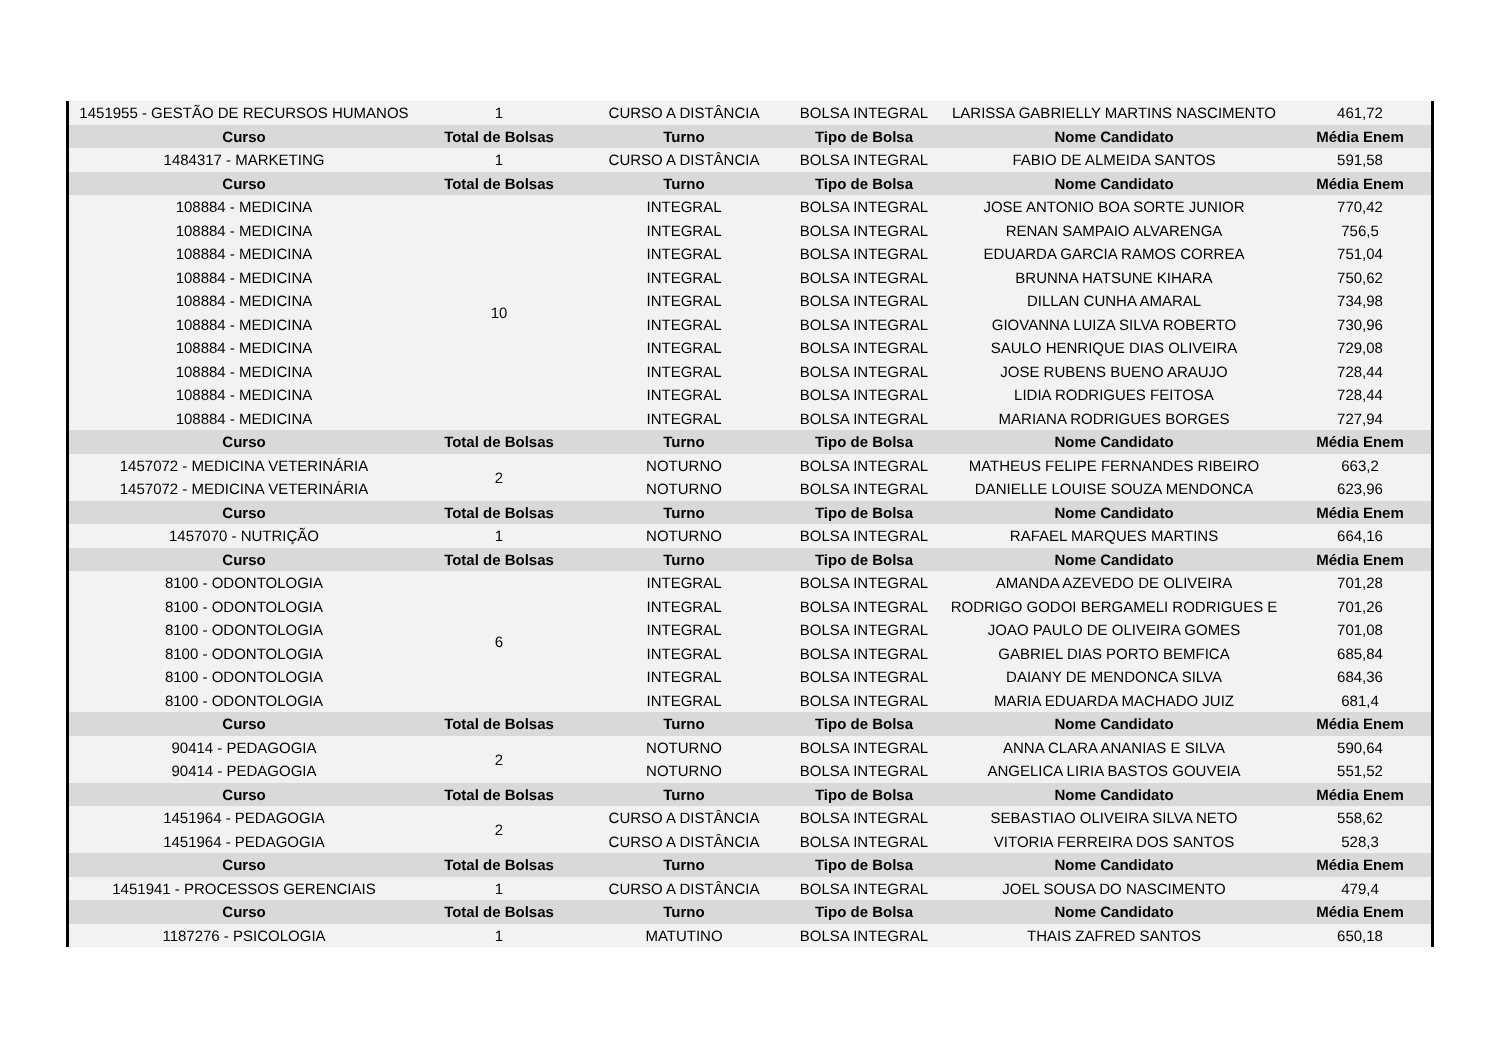| 1451955 - GESTÃO DE RECURSOS HUMANOS | 1 | CURSO A DISTÂNCIA | BOLSA INTEGRAL | LARISSA GABRIELLY MARTINS NASCIMENTO | 461,72 |
| Curso | Total de Bolsas | Turno | Tipo de Bolsa | Nome Candidato | Média Enem |
| 1484317 - MARKETING | 1 | CURSO A DISTÂNCIA | BOLSA INTEGRAL | FABIO DE ALMEIDA SANTOS | 591,58 |
| Curso | Total de Bolsas | Turno | Tipo de Bolsa | Nome Candidato | Média Enem |
| 108884 - MEDICINA | 10 | INTEGRAL | BOLSA INTEGRAL | JOSE ANTONIO BOA SORTE JUNIOR | 770,42 |
| 108884 - MEDICINA | | INTEGRAL | BOLSA INTEGRAL | RENAN SAMPAIO ALVARENGA | 756,5 |
| 108884 - MEDICINA | | INTEGRAL | BOLSA INTEGRAL | EDUARDA GARCIA RAMOS CORREA | 751,04 |
| 108884 - MEDICINA | | INTEGRAL | BOLSA INTEGRAL | BRUNNA HATSUNE KIHARA | 750,62 |
| 108884 - MEDICINA | | INTEGRAL | BOLSA INTEGRAL | DILLAN CUNHA AMARAL | 734,98 |
| 108884 - MEDICINA | | INTEGRAL | BOLSA INTEGRAL | GIOVANNA LUIZA SILVA ROBERTO | 730,96 |
| 108884 - MEDICINA | | INTEGRAL | BOLSA INTEGRAL | SAULO HENRIQUE DIAS OLIVEIRA | 729,08 |
| 108884 - MEDICINA | | INTEGRAL | BOLSA INTEGRAL | JOSE RUBENS BUENO ARAUJO | 728,44 |
| 108884 - MEDICINA | | INTEGRAL | BOLSA INTEGRAL | LIDIA RODRIGUES FEITOSA | 728,44 |
| 108884 - MEDICINA | | INTEGRAL | BOLSA INTEGRAL | MARIANA RODRIGUES BORGES | 727,94 |
| Curso | Total de Bolsas | Turno | Tipo de Bolsa | Nome Candidato | Média Enem |
| 1457072 - MEDICINA VETERINÁRIA | 2 | NOTURNO | BOLSA INTEGRAL | MATHEUS FELIPE FERNANDES RIBEIRO | 663,2 |
| 1457072 - MEDICINA VETERINÁRIA | | NOTURNO | BOLSA INTEGRAL | DANIELLE LOUISE SOUZA MENDONCA | 623,96 |
| Curso | Total de Bolsas | Turno | Tipo de Bolsa | Nome Candidato | Média Enem |
| 1457070 - NUTRIÇÃO | 1 | NOTURNO | BOLSA INTEGRAL | RAFAEL MARQUES MARTINS | 664,16 |
| Curso | Total de Bolsas | Turno | Tipo de Bolsa | Nome Candidato | Média Enem |
| 8100 - ODONTOLOGIA | 6 | INTEGRAL | BOLSA INTEGRAL | AMANDA AZEVEDO DE OLIVEIRA | 701,28 |
| 8100 - ODONTOLOGIA | | INTEGRAL | BOLSA INTEGRAL | RODRIGO GODOI BERGAMELI RODRIGUES E | 701,26 |
| 8100 - ODONTOLOGIA | | INTEGRAL | BOLSA INTEGRAL | JOAO PAULO DE OLIVEIRA GOMES | 701,08 |
| 8100 - ODONTOLOGIA | | INTEGRAL | BOLSA INTEGRAL | GABRIEL DIAS PORTO BEMFICA | 685,84 |
| 8100 - ODONTOLOGIA | | INTEGRAL | BOLSA INTEGRAL | DAIANY DE MENDONCA SILVA | 684,36 |
| 8100 - ODONTOLOGIA | | INTEGRAL | BOLSA INTEGRAL | MARIA EDUARDA MACHADO JUIZ | 681,4 |
| Curso | Total de Bolsas | Turno | Tipo de Bolsa | Nome Candidato | Média Enem |
| 90414 - PEDAGOGIA | 2 | NOTURNO | BOLSA INTEGRAL | ANNA CLARA ANANIAS E SILVA | 590,64 |
| 90414 - PEDAGOGIA | | NOTURNO | BOLSA INTEGRAL | ANGELICA LIRIA BASTOS GOUVEIA | 551,52 |
| Curso | Total de Bolsas | Turno | Tipo de Bolsa | Nome Candidato | Média Enem |
| 1451964 - PEDAGOGIA | 2 | CURSO A DISTÂNCIA | BOLSA INTEGRAL | SEBASTIAO OLIVEIRA SILVA NETO | 558,62 |
| 1451964 - PEDAGOGIA | | CURSO A DISTÂNCIA | BOLSA INTEGRAL | VITORIA FERREIRA DOS SANTOS | 528,3 |
| Curso | Total de Bolsas | Turno | Tipo de Bolsa | Nome Candidato | Média Enem |
| 1451941 - PROCESSOS GERENCIAIS | 1 | CURSO A DISTÂNCIA | BOLSA INTEGRAL | JOEL SOUSA DO NASCIMENTO | 479,4 |
| Curso | Total de Bolsas | Turno | Tipo de Bolsa | Nome Candidato | Média Enem |
| 1187276 - PSICOLOGIA | 1 | MATUTINO | BOLSA INTEGRAL | THAIS ZAFRED SANTOS | 650,18 |